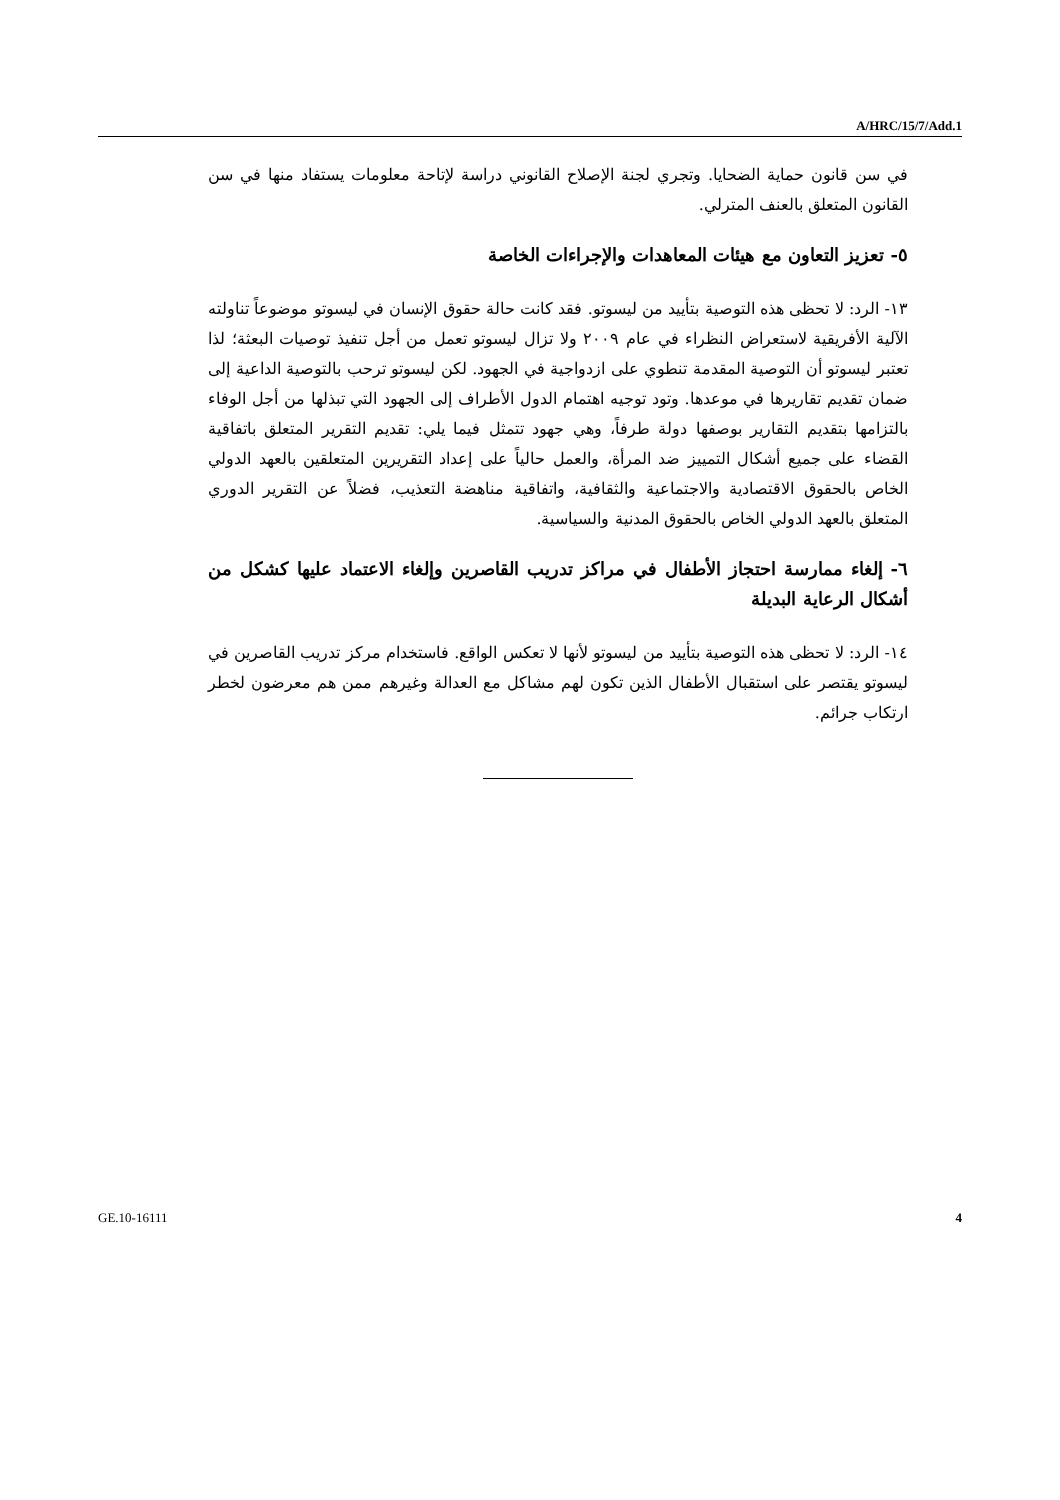A/HRC/15/7/Add.1
في سن قانون حماية الضحايا. وتجري لجنة الإصلاح القانوني دراسة لإتاحة معلومات يستفاد منها في سن القانون المتعلق بالعنف المترلي.
٥- تعزيز التعاون مع هيئات المعاهدات والإجراءات الخاصة
١٣- الرد: لا تحظى هذه التوصية بتأييد من ليسوتو. فقد كانت حالة حقوق الإنسان في ليسوتو موضوعاً تناولته الآلية الأفريقية لاستعراض النظراء في عام ٢٠٠٩ ولا تزال ليسوتو تعمل من أجل تنفيذ توصيات البعثة؛ لذا تعتبر ليسوتو أن التوصية المقدمة تنطوي على ازدواجية في الجهود. لكن ليسوتو ترحب بالتوصية الداعية إلى ضمان تقديم تقاريرها في موعدها. وتود توجيه اهتمام الدول الأطراف إلى الجهود التي تبذلها من أجل الوفاء بالتزامها بتقديم التقارير بوصفها دولة طرفاً، وهي جهود تتمثل فيما يلي: تقديم التقرير المتعلق باتفاقية القضاء على جميع أشكال التمييز ضد المرأة، والعمل حالياً على إعداد التقريرين المتعلقين بالعهد الدولي الخاص بالحقوق الاقتصادية والاجتماعية والثقافية، واتفاقية مناهضة التعذيب، فضلاً عن التقرير الدوري المتعلق بالعهد الدولي الخاص بالحقوق المدنية والسياسية.
٦- إلغاء ممارسة احتجاز الأطفال في مراكز تدريب القاصرين وإلغاء الاعتماد عليها كشكل من أشكال الرعاية البديلة
١٤- الرد: لا تحظى هذه التوصية بتأييد من ليسوتو لأنها لا تعكس الواقع. فاستخدام مركز تدريب القاصرين في ليسوتو يقتصر على استقبال الأطفال الذين تكون لهم مشاكل مع العدالة وغيرهم ممن هم معرضون لخطر ارتكاب جرائم.
GE.10-16111 4